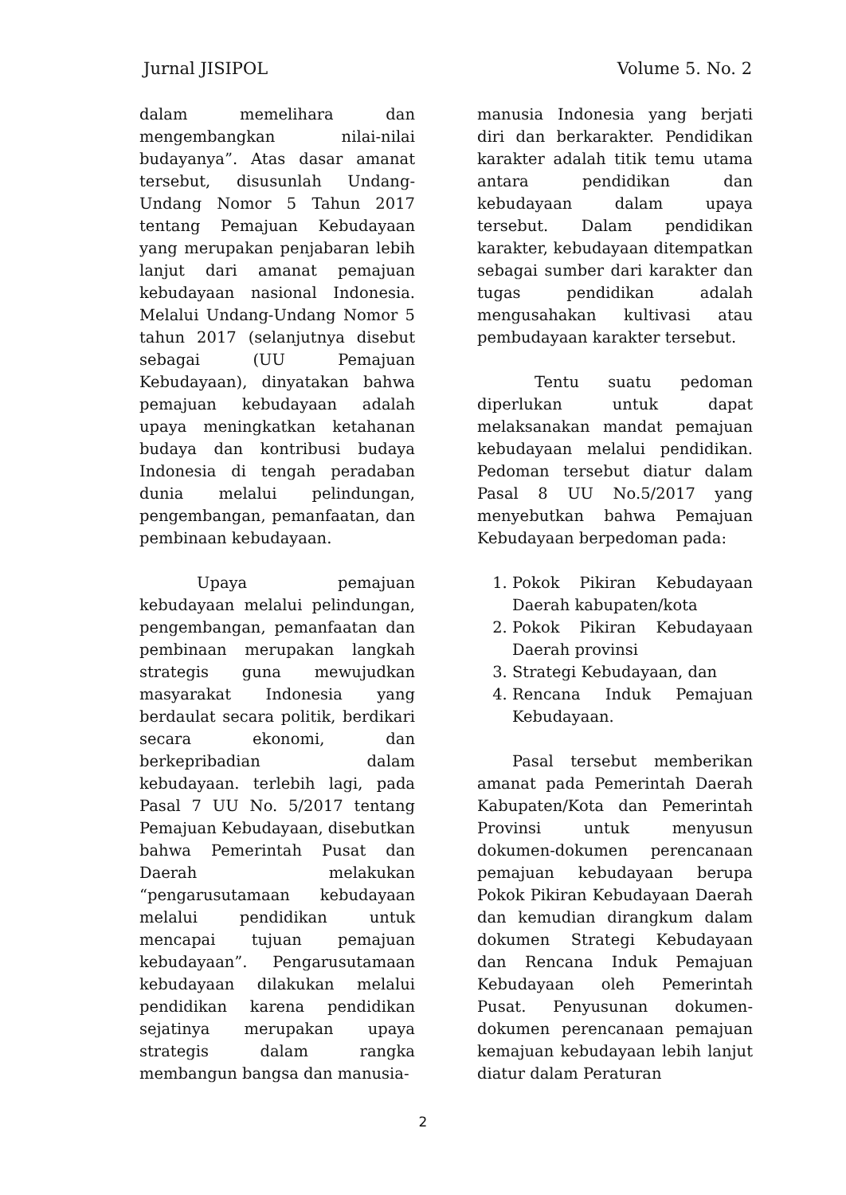Jurnal JISIPOL Volume 5. No. 2
dalam memelihara dan mengembangkan nilai-nilai budayanya”. Atas dasar amanat tersebut, disusunlah Undang-Undang Nomor 5 Tahun 2017 tentang Pemajuan Kebudayaan yang merupakan penjabaran lebih lanjut dari amanat pemajuan kebudayaan nasional Indonesia. Melalui Undang-Undang Nomor 5 tahun 2017 (selanjutnya disebut sebagai (UU Pemajuan Kebudayaan), dinyatakan bahwa pemajuan kebudayaan adalah upaya meningkatkan ketahanan budaya dan kontribusi budaya Indonesia di tengah peradaban dunia melalui pelindungan, pengembangan, pemanfaatan, dan pembinaan kebudayaan.
Upaya pemajuan kebudayaan melalui pelindungan, pengembangan, pemanfaatan dan pembinaan merupakan langkah strategis guna mewujudkan masyarakat Indonesia yang berdaulat secara politik, berdikari secara ekonomi, dan berkepribadian dalam kebudayaan. terlebih lagi, pada Pasal 7 UU No. 5/2017 tentang Pemajuan Kebudayaan, disebutkan bahwa Pemerintah Pusat dan Daerah melakukan “pengarusutamaan kebudayaan melalui pendidikan untuk mencapai tujuan pemajuan kebudayaan”. Pengarusutamaan kebudayaan dilakukan melalui pendidikan karena pendidikan sejatinya merupakan upaya strategis dalam rangka membangun bangsa dan manusia-
manusia Indonesia yang berjati diri dan berkarakter. Pendidikan karakter adalah titik temu utama antara pendidikan dan kebudayaan dalam upaya tersebut. Dalam pendidikan karakter, kebudayaan ditempatkan sebagai sumber dari karakter dan tugas pendidikan adalah mengusahakan kultivasi atau pembudayaan karakter tersebut.
Tentu suatu pedoman diperlukan untuk dapat melaksanakan mandat pemajuan kebudayaan melalui pendidikan. Pedoman tersebut diatur dalam Pasal 8 UU No.5/2017 yang menyebutkan bahwa Pemajuan Kebudayaan berpedoman pada:
1. Pokok Pikiran Kebudayaan Daerah kabupaten/kota
2. Pokok Pikiran Kebudayaan Daerah provinsi
3. Strategi Kebudayaan, dan
4. Rencana Induk Pemajuan Kebudayaan.
Pasal tersebut memberikan amanat pada Pemerintah Daerah Kabupaten/Kota dan Pemerintah Provinsi untuk menyusun dokumen-dokumen perencanaan pemajuan kebudayaan berupa Pokok Pikiran Kebudayaan Daerah dan kemudian dirangkum dalam dokumen Strategi Kebudayaan dan Rencana Induk Pemajuan Kebudayaan oleh Pemerintah Pusat. Penyusunan dokumen-dokumen perencanaan pemajuan kemajuan kebudayaan lebih lanjut diatur dalam Peraturan
2